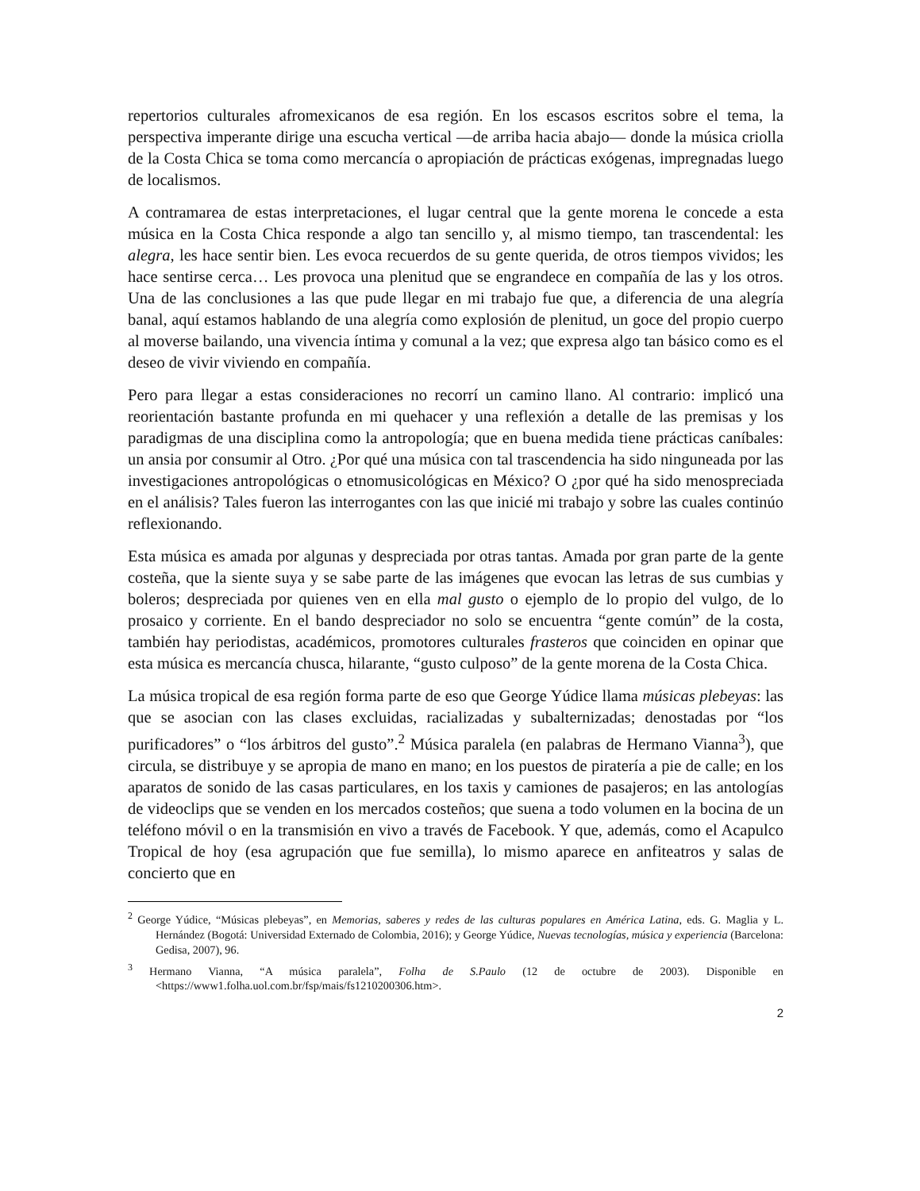repertorios culturales afromexicanos de esa región. En los escasos escritos sobre el tema, la perspectiva imperante dirige una escucha vertical —de arriba hacia abajo— donde la música criolla de la Costa Chica se toma como mercancía o apropiación de prácticas exógenas, impregnadas luego de localismos.
A contramarea de estas interpretaciones, el lugar central que la gente morena le concede a esta música en la Costa Chica responde a algo tan sencillo y, al mismo tiempo, tan trascendental: les alegra, les hace sentir bien. Les evoca recuerdos de su gente querida, de otros tiempos vividos; les hace sentirse cerca… Les provoca una plenitud que se engrandece en compañía de las y los otros. Una de las conclusiones a las que pude llegar en mi trabajo fue que, a diferencia de una alegría banal, aquí estamos hablando de una alegría como explosión de plenitud, un goce del propio cuerpo al moverse bailando, una vivencia íntima y comunal a la vez; que expresa algo tan básico como es el deseo de vivir viviendo en compañía.
Pero para llegar a estas consideraciones no recorrí un camino llano. Al contrario: implicó una reorientación bastante profunda en mi quehacer y una reflexión a detalle de las premisas y los paradigmas de una disciplina como la antropología; que en buena medida tiene prácticas caníbales: un ansia por consumir al Otro. ¿Por qué una música con tal trascendencia ha sido ninguneada por las investigaciones antropológicas o etnomusicológicas en México? O ¿por qué ha sido menospreciada en el análisis? Tales fueron las interrogantes con las que inicié mi trabajo y sobre las cuales continúo reflexionando.
Esta música es amada por algunas y despreciada por otras tantas. Amada por gran parte de la gente costeña, que la siente suya y se sabe parte de las imágenes que evocan las letras de sus cumbias y boleros; despreciada por quienes ven en ella mal gusto o ejemplo de lo propio del vulgo, de lo prosaico y corriente. En el bando despreciador no solo se encuentra “gente común” de la costa, también hay periodistas, académicos, promotores culturales frasteros que coinciden en opinar que esta música es mercancía chusca, hilarante, “gusto culposo” de la gente morena de la Costa Chica.
La música tropical de esa región forma parte de eso que George Yúdice llama músicas plebeyas: las que se asocian con las clases excluidas, racializadas y subalternizadas; denostadas por “los purificadores” o “los árbitros del gusto”.<sup>2</sup> Música paralela (en palabras de Hermano Vianna<sup>3</sup>), que circula, se distribuye y se apropia de mano en mano; en los puestos de piratería a pie de calle; en los aparatos de sonido de las casas particulares, en los taxis y camiones de pasajeros; en las antologías de videoclips que se venden en los mercados costeños; que suena a todo volumen en la bocina de un teléfono móvil o en la transmisión en vivo a través de Facebook. Y que, además, como el Acapulco Tropical de hoy (esa agrupación que fue semilla), lo mismo aparece en anfiteatros y salas de concierto que en
<sup>2</sup> George Yúdice, “Músicas plebeyas”, en Memorias, saberes y redes de las culturas populares en América Latina, eds. G. Maglia y L. Hernández (Bogotá: Universidad Externado de Colombia, 2016); y George Yúdice, Nuevas tecnologías, música y experiencia (Barcelona: Gedisa, 2007), 96.
<sup>3</sup> Hermano Vianna, “A música paralela”, Folha de S.Paulo (12 de octubre de 2003). Disponible en <https://www1.folha.uol.com.br/fsp/mais/fs1210200306.htm>.
2